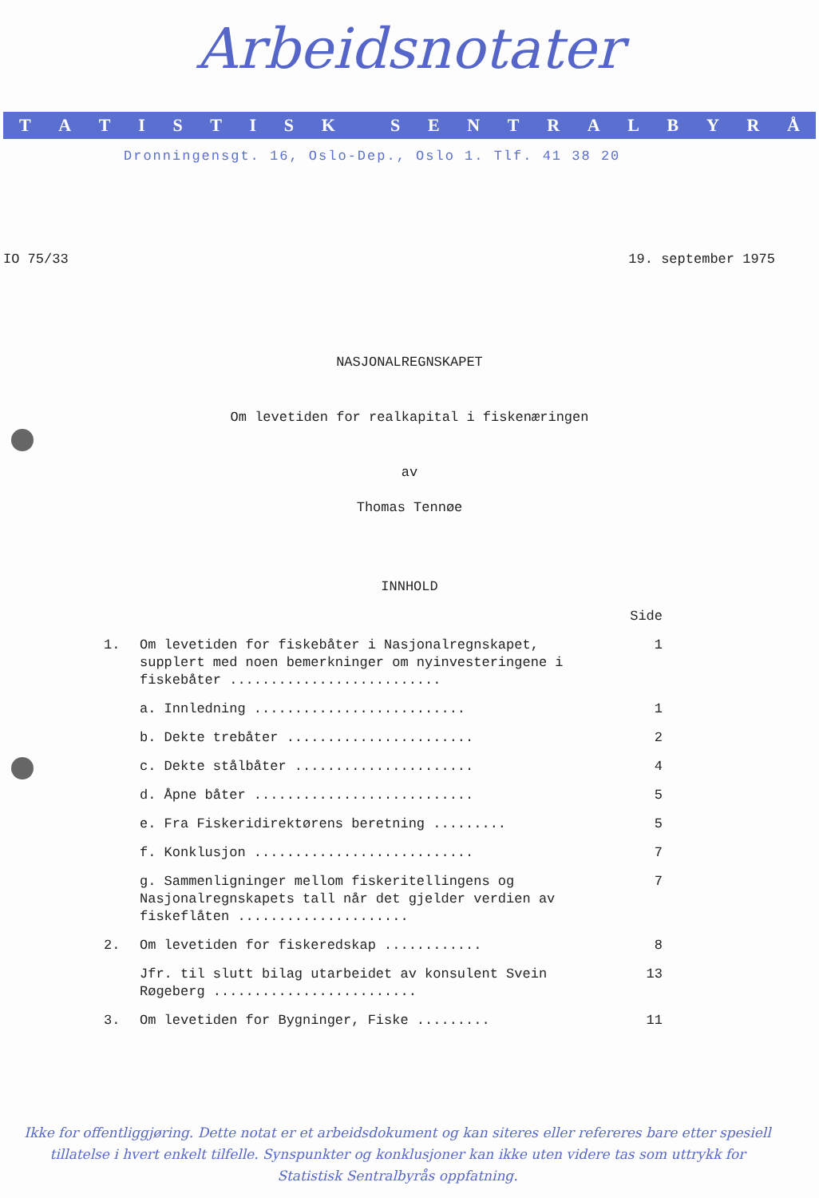Arbeidsnotater
TATISTISK SENTRALBYRÅ
Dronningensgt. 16, Oslo-Dep., Oslo 1. Tlf. 41 38 20
IO 75/33 19. september 1975
NASJONALREGNSKAPET
Om levetiden for realkapital i fiskenæringen
av
Thomas Tennøe
INNHOLD
Side
1. Om levetiden for fiskebåter i Nasjonalregnskapet, supplert med noen bemerkninger om nyinvesteringene i fiskebåter .......................... 1
a. Innledning .......................... 1
b. Dekte trebåter ....................... 2
c. Dekte stålbåter ...................... 4
d. Åpne båter ........................... 5
e. Fra Fiskeridirektørens beretning ......... 5
f. Konklusjon ........................... 7
g. Sammenligninger mellom fiskeritellingens og Nasjonalregnskapets tall når det gjelder verdien av fiskeflåten ..................... 7
2. Om levetiden for fiskeredskap ............ 8
Jfr. til slutt bilag utarbeidet av konsulent Svein Røgeberg ......................... 13
3. Om levetiden for Bygninger, Fiske ......... 11
Ikke for offentliggjøring. Dette notat er et arbeidsdokument og kan siteres eller refereres bare etter spesiell tillatelse i hvert enkelt tilfelle. Synspunkter og konklusjoner kan ikke uten videre tas som uttrykk for Statistisk Sentralbyrås oppfatning.